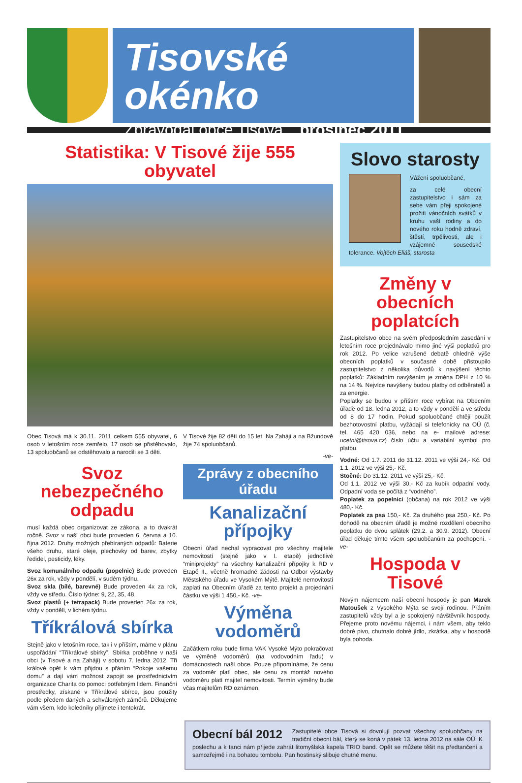Tisovské okénko
Zpravodaj obce Tisová prosinec 2011
Statistika: V Tisové žije 555 obyvatel
Obec Tisová má k 30.11. 2011 celkem 555 obyvatel, 6 osob v letošním roce zemřelo, 17 osob se přistěhovalo, 13 spoluobčanů se odstěhovalo a narodili se 3 děti.
V Tisové žije 82 dětí do 15 let. Na Zaháji a na Bžundově žije 74 spoluobčanů.
-ve-
Svoz nebezpečného odpadu
musí každá obec organizovat ze zákona, a to dvakrát ročně. Svoz v naší obci bude proveden 6. června a 10. října 2012. Druhy možných přebíraných odpadů: Baterie všeho druhu, staré oleje, plechovky od barev, zbytky ředidel, pesticidy, léky.
Svoz komunálního odpadu (popelnic) Bude proveden 26x za rok, vždy v pondělí, v sudém týdnu.
Svoz skla (bílé, barevné) Bude proveden 4x za rok, vždy ve středu. Číslo týdne: 9, 22, 35, 48.
Svoz plastů (+ tetrapack) Bude proveden 26x za rok, vždy v pondělí, v lichém týdnu.
Tříkrálová sbírka
Stejně jako v letošním roce, tak i v příštím, máme v plánu uspořádání “Tříkrálové sbírky”. Sbírka proběhne v naší obci (v Tisové a na Zaháji) v sobotu 7. ledna 2012. Tři králové opět k vám přijdou s přáním “Pokoje vašemu domu” a dají vám možnost zapojit se prostřednictvím organizace Charita do pomoci potřebným lidem. Finanční prostředky, získané v Tříkrálové sbírce, jsou použity podle předem daných a schválených záměrů. Děkujeme vám všem, kdo koledníky přijmete i tentokrát.
Zprávy z obecního úřadu
Kanalizační přípojky
Obecní úřad nechal vypracovat pro všechny majitele nemovitostí (stejně jako v I. etapě) jednotlivé “miniprojekty” na všechny kanalizační přípojky k RD v Etapě II., včetně hromadné žádosti na Odbor výstavby Městského úřadu ve Vysokém Mýtě. Majitelé nemovitosti zaplatí na Obecním úřadě za tento projekt a projednání částku ve výši 1 450,- Kč. -ve-
Výměna vodoměrů
Začátkem roku bude firma VAK Vysoké Mýto pokračovat ve výměně vodoměrů (na vodovodním řadu) v domácnostech naší obce. Pouze připomínáme, že cenu za vodoměr platí obec, ale cenu za montáž nového vodoměru platí majitel nemovitosti. Termín výměny bude včas majitelům RD oznámen.
Slovo starosty
Vážení spoluobčané,
za celé obecní zastupitelstvo i sám za sebe vám přeji spokojené prožití vánočních svátků v kruhu vaší rodiny a do nového roku hodně zdraví, štěstí, trpělivosti, ale i vzájemné sousedské tolerance. Vojtěch Eliáš, starosta
Změny v obecních poplatcích
Zastupitelstvo obce na svém předposledním zasedání v letošním roce projednávalo mimo jiné výši poplatků pro rok 2012. Po velice vzrušené debatě ohledně výše obecních poplatků v současné době přistoupilo zastupitelstvo z několika důvodů k navýšení těchto poplatků: Základním navýšením je změna DPH z 10 % na 14 %. Nejvíce navýšeny budou platby od odběratelů a za energie.
Poplatky se budou v příštím roce vybírat na Obecním úřadě od 18. ledna 2012, a to vždy v pondělí a ve středu od 8 do 17 hodin. Pokud spoluobčané chtějí použít bezhotovostní platbu, vyžádají si telefonicky na OÚ (č. tel. 465 420 036, nebo na e- mailové adrese: ucetni@tisova.cz) číslo účtu a variabilní symbol pro platbu.
Vodné: Od 1.7. 2011 do 31.12. 2011 ve výši 24,- Kč. Od 1.1. 2012 ve výši 25,- Kč.
Stočné: Do 31.12. 2011 ve výši 25,- Kč.
Od 1.1. 2012 ve výši 30,- Kč za kubík odpadní vody. Odpadní voda se počítá z “vodného”.
Poplatek za popelnici (občana) na rok 2012 ve výši 480,- Kč.
Poplatek za psa 150,- Kč. Za druhého psa 250,- Kč. Po dohodě na obecním úřadě je možné rozdělení obecního poplatku do dvou splátek (29.2. a 30.9. 2012). Obecní úřad děkuje tímto všem spoluobčanům za pochopení. -ve-
Hospoda v Tisové
Novým nájemcem naší obecní hospody je pan Marek Matoušek z Vysokého Mýta se svojí rodinou. Přáním zastupitelů vždy byl a je spokojený návštěvník hospody. Přejeme proto novému nájemci, i nám všem, aby teklo dobré pivo, chutnalo dobré jídlo, zkrátka, aby v hospodě byla pohoda.
Obecní bál 2012
Zastupitelé obce Tisová si dovolují pozvat všechny spoluobčany na tradiční obecní bál, který se koná v pátek 13. ledna 2012 na sále OÚ. K poslechu a k tanci nám přijede zahrát litomyšlská kapela TRIO band. Opět se můžete těšit na předtančení a samozřejmě i na bohatou tombolu. Pan hostinský slibuje chutné menu.